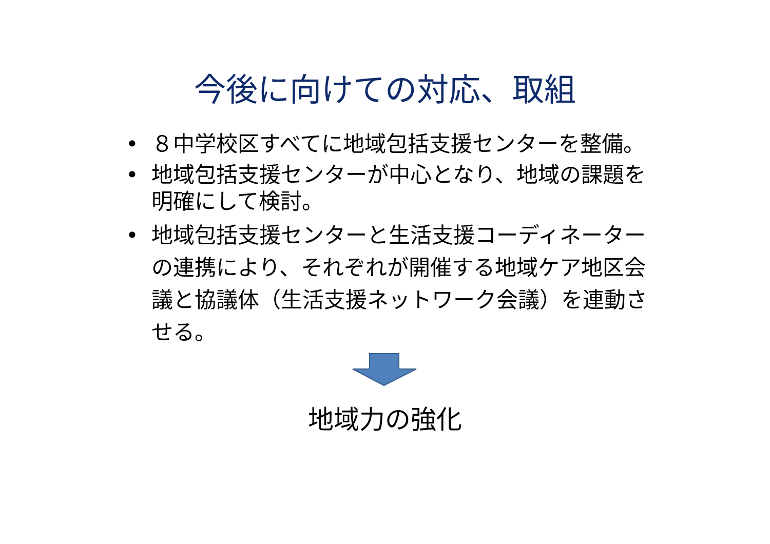今後に向けての対応、取組
• ８中学校区すべてに地域包括支援センターを整備。
• 地域包括支援センターが中心となり、地域の課題を明確にして検討。
• 地域包括支援センターと生活支援コーディネーターの連携により、それぞれが開催する地域ケア地区会議と協議体（生活支援ネットワーク会議）を連動させる。
地域力の強化